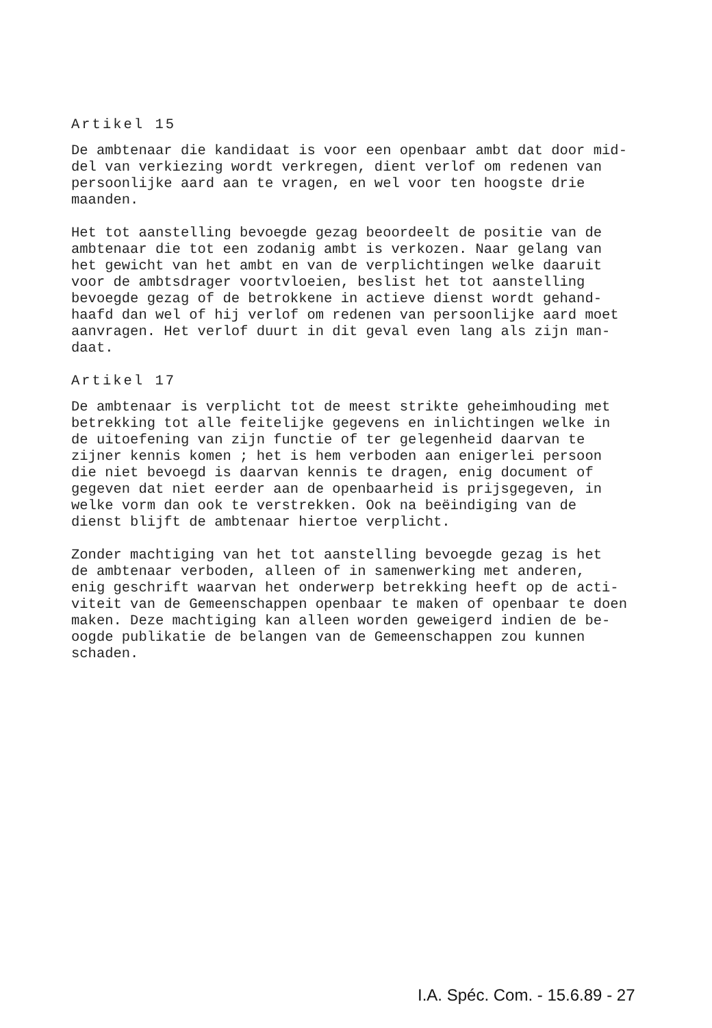Artikel 15
De ambtenaar die kandidaat is voor een openbaar ambt dat door mid- del van verkiezing wordt verkregen, dient verlof om redenen van persoonlijke aard aan te vragen, en wel voor ten hoogste drie maanden.
Het tot aanstelling bevoegde gezag beoordeelt de positie van de ambtenaar die tot een zodanig ambt is verkozen. Naar gelang van het gewicht van het ambt en van de verplichtingen welke daaruit voor de ambtsdrager voortvloeien, beslist het tot aanstelling bevoegde gezag of de betrokkene in actieve dienst wordt gehand- haafd dan wel of hij verlof om redenen van persoonlijke aard moet aanvragen. Het verlof duurt in dit geval even lang als zijn man- daat.
Artikel 17
De ambtenaar is verplicht tot de meest strikte geheimhouding met betrekking tot alle feitelijke gegevens en inlichtingen welke in de uitoefening van zijn functie of ter gelegenheid daarvan te zijner kennis komen ; het is hem verboden aan enigerlei persoon die niet bevoegd is daarvan kennis te dragen, enig document of gegeven dat niet eerder aan de openbaarheid is prijsgegeven, in welke vorm dan ook te verstrekken. Ook na beëindiging van de dienst blijft de ambtenaar hiertoe verplicht.
Zonder machtiging van het tot aanstelling bevoegde gezag is het de ambtenaar verboden, alleen of in samenwerking met anderen, enig geschrift waarvan het onderwerp betrekking heeft op de acti- viteit van de Gemeenschappen openbaar te maken of openbaar te doen maken. Deze machtiging kan alleen worden geweigerd indien de be- oogde publikatie de belangen van de Gemeenschappen zou kunnen schaden.
I.A. Spéc. Com. - 15.6.89 - 27